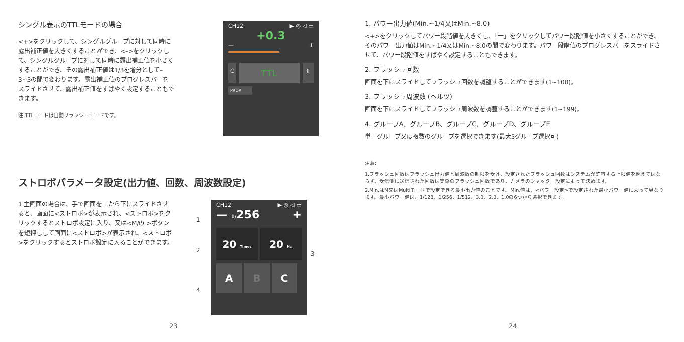シングル表示のTTLモードの場合
<+>をクリックして、シングルグループに対して同時に露出補正値を大きくすることができ、<–>をクリックして、シングルグループに対して同時に露出補正値を小さくすることができ、その露出補正値は1/3を増分として–3~3の間で変わります。露出補正値のプログレスバーをスライドさせて、露出補正値をすばやく設定することもできます。
注:TTLモードは自動フラッシュモードです。
CH12 ▶ ◎ ◁ ▭
+0.3
— +
C TTL II
PROP
ストロボパラメータ設定(出力値、回数、周波数設定)
1.主画面の場合は、手で画面を上から下にスライドさせると、画面に<ストロボ>が表示され、<ストロボ>をクリックするとストロボ設定に入り、又は<M/⏻ >ボタンを短押しして画面に<ストロボ>が表示され、<ストロボ>をクリックするとストロボ設定に入ることができます。
1
2
4
CH12 ▶ ◎ ◁ ▭
— 1/256 +
20 Times
20 Hz
A B C
3
23
1. パワー出力値(Min.~1/4又はMin.~8.0)
<+>をクリックしてパワー段階値を大きくし、「一」をクリックしてパワー段階値を小さくすることができ、そのパワー出力値はMin.~1/4又はMin.~8.0の間で変わります。パワー段階値のプログレスバーをスライドさせて、パワー段階値をすばやく設定することもできます。
2. フラッシュ回数
画面を下にスライドしてフラッシュ回数を調整することができます(1~100)。
3. フラッシュ周波数 (ヘルツ)
画面を下にスライドしてフラッシュ周波数を調整することができます(1~199)。
4. グループA、グループB、グループC、グループD、グループE
単一グループ又は複数のグループを選択できます(最大5グループ選択可)
注意:
1.フラッシュ回数はフラッシュ出力値と周波数の制限を受け、設定されたフラッシュ回数はシステムが許容する上限値を超えてはならず、受信側に送信された回数は実際のフラッシュ回数であり、カメラのシャッター設定によって決めます。
2.Min.はM又はMultiモードで設定できる最小出力値のことです。Min.値は、<パワー設定>で設定された最小パワー値によって異なります。最小パワー値は、1/128、1/256、1/512、3.0、2.0、1.0の6つから選択できます。
24